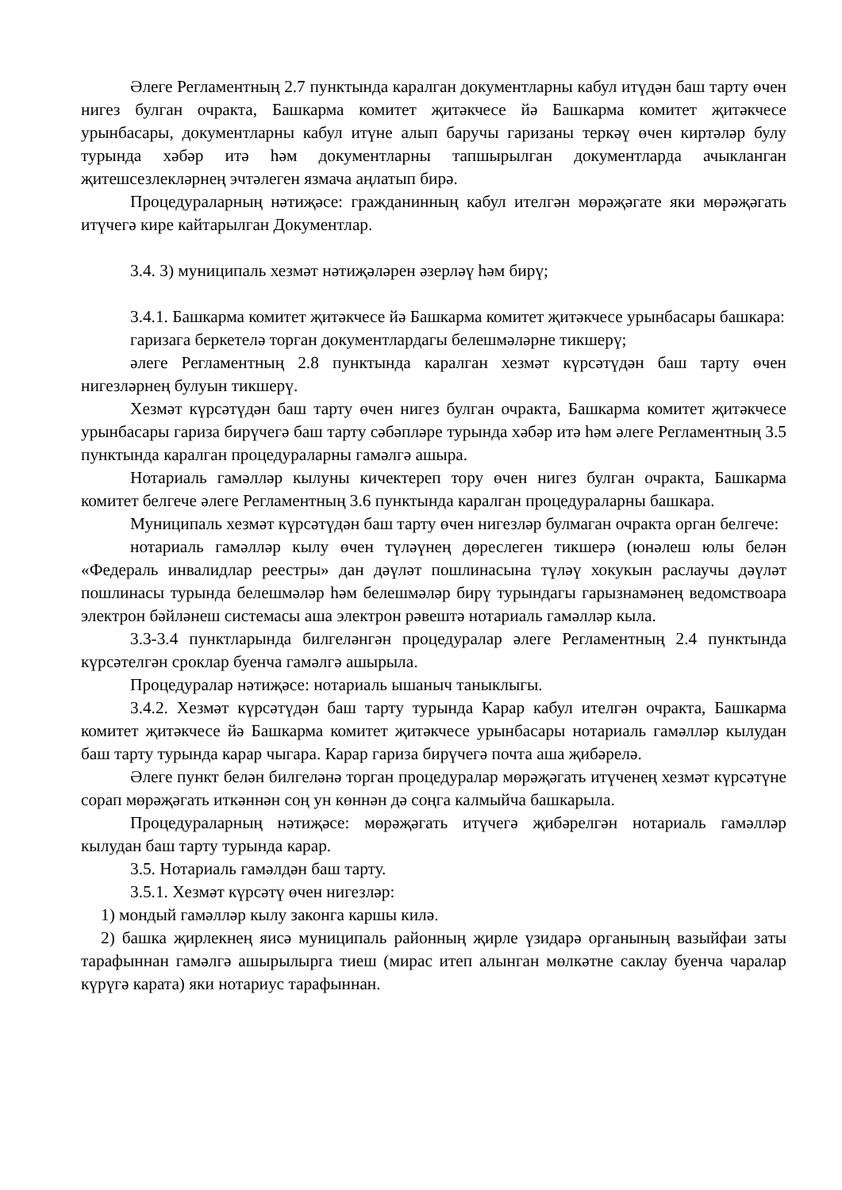Әлеге Регламентның 2.7 пунктында каралган документларны кабул итүдән баш тарту өчен нигез булган очракта, Башкарма комитет җитәкчесе йә Башкарма комитет җитәкчесе урынбасары, документларны кабул итүне алып баручы гаризаны теркәү өчен киртәләр булу турында хәбәр итә һәм документларны тапшырылган документларда ачыкланган җитешсезлекләрнең эчтәлеген язмача аңлатып бирә.
Процедураларның нәтиҗәсе: гражданинның кабул ителгән мөрәҗәгате яки мөрәҗәгать итүчегә кире кайтарылган Документлар.
3.4. 3) муниципаль хезмәт нәтиҗәләрен әзерләү һәм бирү;
3.4.1. Башкарма комитет җитәкчесе йә Башкарма комитет җитәкчесе урынбасары башкара:
гаризага беркетелә торган документлардагы белешмәләрне тикшерү;
әлеге Регламентның 2.8 пунктында каралган хезмәт күрсәтүдән баш тарту өчен нигезләрнең булуын тикшерү.
Хезмәт күрсәтүдән баш тарту өчен нигез булган очракта, Башкарма комитет җитәкчесе урынбасары гариза бирүчегә баш тарту сәбәпләре турында хәбәр итә һәм әлеге Регламентның 3.5 пунктында каралган процедураларны гамәлгә ашыра.
Нотариаль гамәлләр кылуны кичектереп тору өчен нигез булган очракта, Башкарма комитет белгече әлеге Регламентның 3.6 пунктында каралган процедураларны башкара.
Муниципаль хезмәт күрсәтүдән баш тарту өчен нигезләр булмаган очракта орган белгече:
нотариаль гамәлләр кылу өчен түләүнең дөреслеген тикшерә (юнәлеш юлы белән «Федераль инвалидлар реестры» дан дәүләт пошлинасына түләү хокукын раслаучы дәүләт пошлинасы турында белешмәләр һәм белешмәләр бирү турындагы гарызнамәнең ведомствоара электрон бәйләнеш системасы аша электрон рәвештә нотариаль гамәлләр кыла.
3.3-3.4 пунктларында билгеләнгән процедуралар әлеге Регламентның 2.4 пунктында күрсәтелгән сроклар буенча гамәлгә ашырыла.
Процедуралар нәтиҗәсе: нотариаль ышаныч таныклыгы.
3.4.2. Хезмәт күрсәтүдән баш тарту турында Карар кабул ителгән очракта, Башкарма комитет җитәкчесе йә Башкарма комитет җитәкчесе урынбасары нотариаль гамәлләр кылудан баш тарту турында карар чыгара. Карар гариза бирүчегә почта аша җибәрелә.
Әлеге пункт белән билгеләнә торган процедуралар мөрәҗәгать итүченең хезмәт күрсәтүне сорап мөрәҗәгать иткәннән соң ун көннән дә соңга калмыйча башкарыла.
Процедураларның нәтиҗәсе: мөрәҗәгать итүчегә җибәрелгән нотариаль гамәлләр кылудан баш тарту турында карар.
3.5. Нотариаль гамәлдән баш тарту.
3.5.1. Хезмәт күрсәтү өчен нигезләр:
1) мондый гамәлләр кылу законга каршы килә.
2) башка җирлекнең яисә муниципаль районның җирле үзидарә органының вазыйфаи заты тарафыннан гамәлгә ашырылырга тиеш (мирас итеп алынган мөлкәтне саклау буенча чаралар күрүгә карата) яки нотариус тарафыннан.